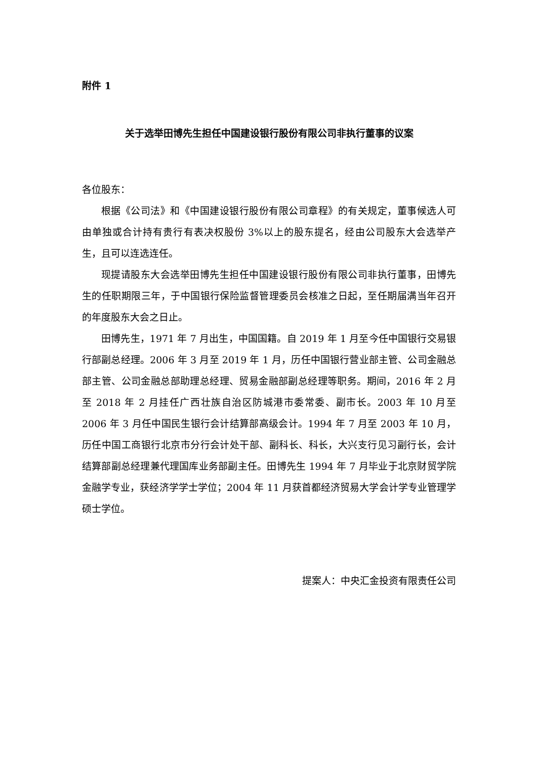附件 1
关于选举田博先生担任中国建设银行股份有限公司非执行董事的议案
各位股东：
根据《公司法》和《中国建设银行股份有限公司章程》的有关规定，董事候选人可由单独或合计持有贵行有表决权股份 3%以上的股东提名，经由公司股东大会选举产生，且可以连选连任。
现提请股东大会选举田博先生担任中国建设银行股份有限公司非执行董事，田博先生的任职期限三年，于中国银行保险监督管理委员会核准之日起，至任期届满当年召开的年度股东大会之日止。
田博先生，1971 年 7 月出生，中国国籍。自 2019 年 1 月至今任中国银行交易银行部副总经理。2006 年 3 月至 2019 年 1 月，历任中国银行营业部主管、公司金融总部主管、公司金融总部助理总经理、贸易金融部副总经理等职务。期间，2016 年 2 月至 2018 年 2 月挂任广西壮族自治区防城港市委常委、副市长。2003 年 10 月至 2006 年 3 月任中国民生银行会计结算部高级会计。1994 年 7 月至 2003 年 10 月，历任中国工商银行北京市分行会计处干部、副科长、科长，大兴支行见习副行长，会计结算部副总经理兼代理国库业务部副主任。田博先生 1994 年 7 月毕业于北京财贸学院金融学专业，获经济学学士学位；2004 年 11 月获首都经济贸易大学会计学专业管理学硕士学位。
提案人：中央汇金投资有限责任公司